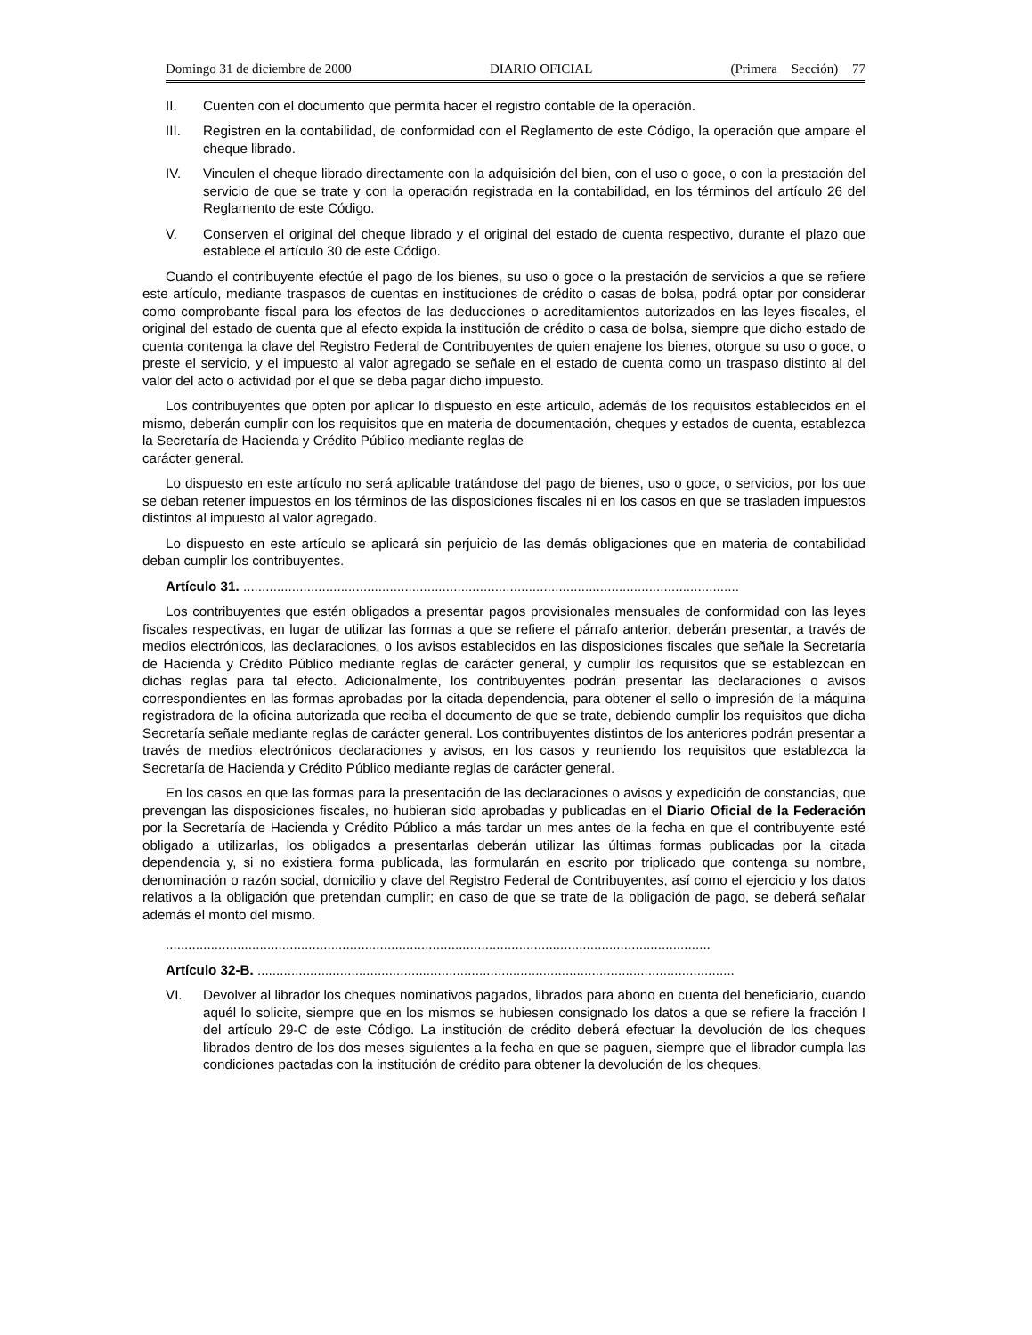Domingo 31 de diciembre de 2000 DIARIO OFICIAL (Primera Sección) 77
II. Cuenten con el documento que permita hacer el registro contable de la operación.
III. Registren en la contabilidad, de conformidad con el Reglamento de este Código, la operación que ampare el cheque librado.
IV. Vinculen el cheque librado directamente con la adquisición del bien, con el uso o goce, o con la prestación del servicio de que se trate y con la operación registrada en la contabilidad, en los términos del artículo 26 del Reglamento de este Código.
V. Conserven el original del cheque librado y el original del estado de cuenta respectivo, durante el plazo que establece el artículo 30 de este Código.
Cuando el contribuyente efectúe el pago de los bienes, su uso o goce o la prestación de servicios a que se refiere este artículo, mediante traspasos de cuentas en instituciones de crédito o casas de bolsa, podrá optar por considerar como comprobante fiscal para los efectos de las deducciones o acreditamientos autorizados en las leyes fiscales, el original del estado de cuenta que al efecto expida la institución de crédito o casa de bolsa, siempre que dicho estado de cuenta contenga la clave del Registro Federal de Contribuyentes de quien enajene los bienes, otorgue su uso o goce, o preste el servicio, y el impuesto al valor agregado se señale en el estado de cuenta como un traspaso distinto al del valor del acto o actividad por el que se deba pagar dicho impuesto.
Los contribuyentes que opten por aplicar lo dispuesto en este artículo, además de los requisitos establecidos en el mismo, deberán cumplir con los requisitos que en materia de documentación, cheques y estados de cuenta, establezca la Secretaría de Hacienda y Crédito Público mediante reglas de
carácter general.
Lo dispuesto en este artículo no será aplicable tratándose del pago de bienes, uso o goce, o servicios, por los que se deban retener impuestos en los términos de las disposiciones fiscales ni en los casos en que se trasladen impuestos distintos al impuesto al valor agregado.
Lo dispuesto en este artículo se aplicará sin perjuicio de las demás obligaciones que en materia de contabilidad deban cumplir los contribuyentes.
Artículo 31. ....................................................................................................................................
Los contribuyentes que estén obligados a presentar pagos provisionales mensuales de conformidad con las leyes fiscales respectivas, en lugar de utilizar las formas a que se refiere el párrafo anterior, deberán presentar, a través de medios electrónicos, las declaraciones, o los avisos establecidos en las disposiciones fiscales que señale la Secretaría de Hacienda y Crédito Público mediante reglas de carácter general, y cumplir los requisitos que se establezcan en dichas reglas para tal efecto. Adicionalmente, los contribuyentes podrán presentar las declaraciones o avisos correspondientes en las formas aprobadas por la citada dependencia, para obtener el sello o impresión de la máquina registradora de la oficina autorizada que reciba el documento de que se trate, debiendo cumplir los requisitos que dicha Secretaría señale mediante reglas de carácter general. Los contribuyentes distintos de los anteriores podrán presentar a través de medios electrónicos declaraciones y avisos, en los casos y reuniendo los requisitos que establezca la Secretaría de Hacienda y Crédito Público mediante reglas de carácter general.
En los casos en que las formas para la presentación de las declaraciones o avisos y expedición de constancias, que prevengan las disposiciones fiscales, no hubieran sido aprobadas y publicadas en el Diario Oficial de la Federación por la Secretaría de Hacienda y Crédito Público a más tardar un mes antes de la fecha en que el contribuyente esté obligado a utilizarlas, los obligados a presentarlas deberán utilizar las últimas formas publicadas por la citada dependencia y, si no existiera forma publicada, las formularán en escrito por triplicado que contenga su nombre, denominación o razón social, domicilio y clave del Registro Federal de Contribuyentes, así como el ejercicio y los datos relativos a la obligación que pretendan cumplir; en caso de que se trate de la obligación de pago, se deberá señalar además el monto del mismo.
.................................................................................................................................................
Artículo 32-B. ...............................................................................................................................
VI. Devolver al librador los cheques nominativos pagados, librados para abono en cuenta del beneficiario, cuando aquél lo solicite, siempre que en los mismos se hubiesen consignado los datos a que se refiere la fracción I del artículo 29-C de este Código. La institución de crédito deberá efectuar la devolución de los cheques librados dentro de los dos meses siguientes a la fecha en que se paguen, siempre que el librador cumpla las condiciones pactadas con la institución de crédito para obtener la devolución de los cheques.